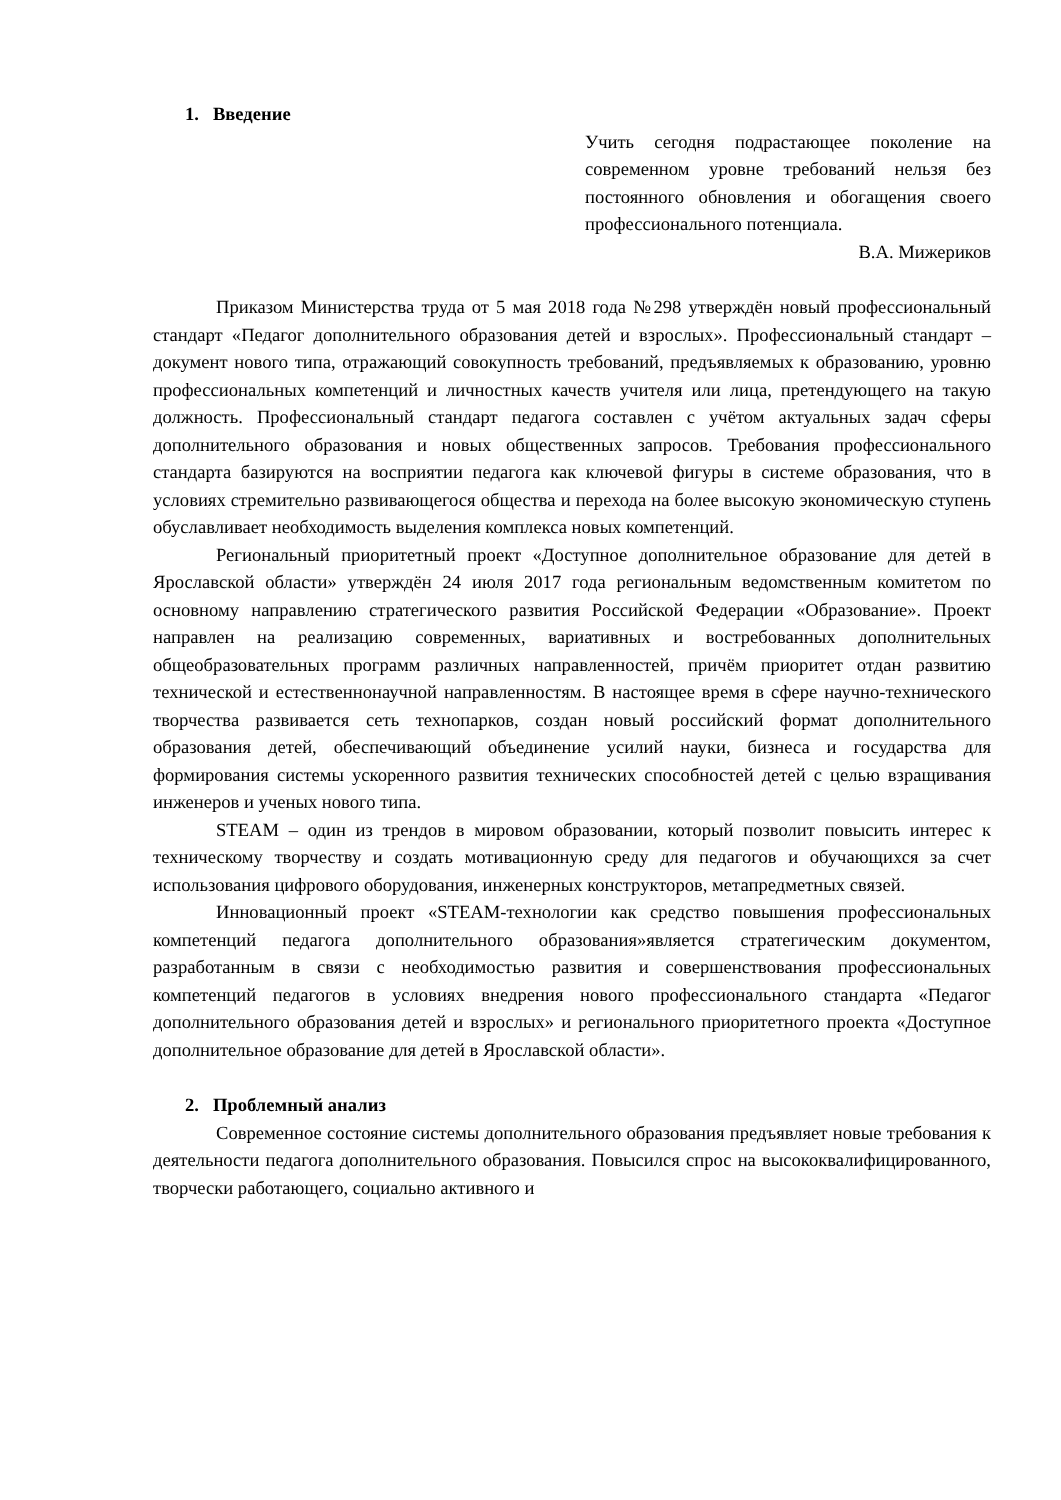1. Введение
Учить сегодня подрастающее поколение на современном уровне требований нельзя без постоянного обновления и обогащения своего профессионального потенциала.
В.А. Мижериков
Приказом Министерства труда от 5 мая 2018 года №298 утверждён новый профессиональный стандарт «Педагог дополнительного образования детей и взрослых». Профессиональный стандарт – документ нового типа, отражающий совокупность требований, предъявляемых к образованию, уровню профессиональных компетенций и личностных качеств учителя или лица, претендующего на такую должность. Профессиональный стандарт педагога составлен с учётом актуальных задач сферы дополнительного образования и новых общественных запросов. Требования профессионального стандарта базируются на восприятии педагога как ключевой фигуры в системе образования, что в условиях стремительно развивающегося общества и перехода на более высокую экономическую ступень обуславливает необходимость выделения комплекса новых компетенций.
Региональный приоритетный проект «Доступное дополнительное образование для детей в Ярославской области» утверждён 24 июля 2017 года региональным ведомственным комитетом по основному направлению стратегического развития Российской Федерации «Образование». Проект направлен на реализацию современных, вариативных и востребованных дополнительных общеобразовательных программ различных направленностей, причём приоритет отдан развитию технической и естественнонаучной направленностям. В настоящее время в сфере научно-технического творчества развивается сеть технопарков, создан новый российский формат дополнительного образования детей, обеспечивающий объединение усилий науки, бизнеса и государства для формирования системы ускоренного развития технических способностей детей с целью взращивания инженеров и ученых нового типа.
STEAM – один из трендов в мировом образовании, который позволит повысить интерес к техническому творчеству и создать мотивационную среду для педагогов и обучающихся за счет использования цифрового оборудования, инженерных конструкторов, метапредметных связей.
Инновационный проект «STEAM-технологии как средство повышения профессиональных компетенций педагога дополнительного образования»является стратегическим документом, разработанным в связи с необходимостью развития и совершенствования профессиональных компетенций педагогов в условиях внедрения нового профессионального стандарта «Педагог дополнительного образования детей и взрослых» и регионального приоритетного проекта «Доступное дополнительное образование для детей в Ярославской области».
2. Проблемный анализ
Современное состояние системы дополнительного образования предъявляет новые требования к деятельности педагога дополнительного образования. Повысился спрос на высококвалифицированного, творчески работающего, социально активного и